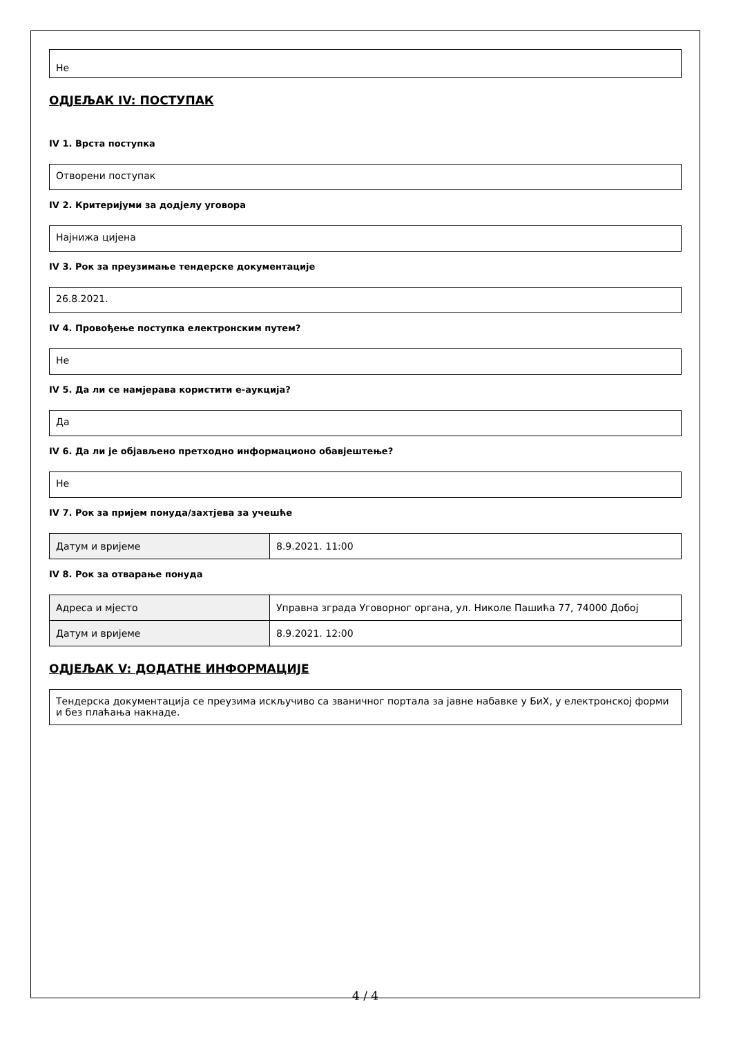Не
ОДЈЕЉАК IV: ПОСТУПАК
IV 1. Врста поступка
Отворени поступак
IV 2. Критеријуми за додјелу уговора
Најнижа цијена
IV 3. Рок за преузимање тендерске документације
26.8.2021.
IV 4. Провођење поступка електронским путем?
Не
IV 5. Да ли се намјерава користити е-аукција?
Да
IV 6. Да ли је објављено претходно информационо обавјештење?
Не
IV 7. Рок за пријем понуда/захтјева за учешће
| Датум и вријеме | 8.9.2021. 11:00 |
IV 8. Рок за отварање понуда
| Адреса и мјесто | Управна зграда Уговорног органа, ул. Николе Пашића 77, 74000 Добој |
| Датум и вријеме | 8.9.2021. 12:00 |
ОДЈЕЉАК V: ДОДАТНЕ ИНФОРМАЦИЈЕ
Тендерска документација се преузима искључиво са званичног портала за јавне набавке у БиХ, у електронској форми и без плаћања накнаде.
4 / 4